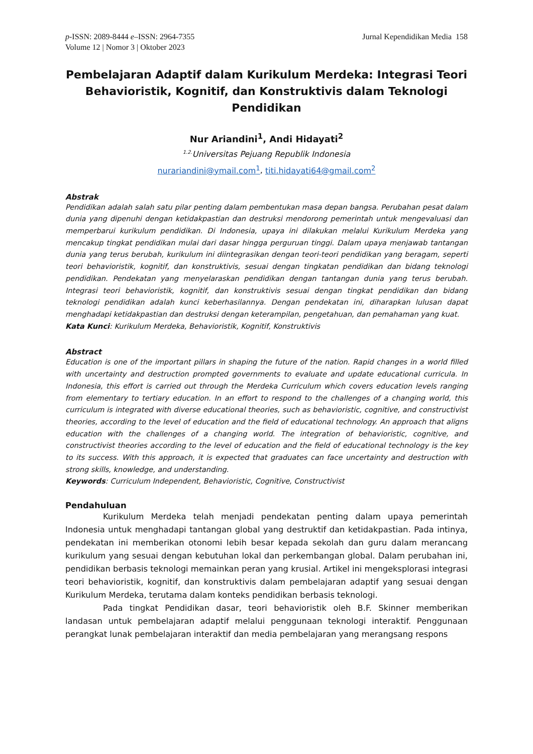p-ISSN: 2089-8444 e–ISSN: 2964-7355
Volume 12 | Nomor 3 | Oktober 2023
Jurnal Kependidikan Media 158
Pembelajaran Adaptif dalam Kurikulum Merdeka: Integrasi Teori Behavioristik, Kognitif, dan Konstruktivis dalam Teknologi Pendidikan
Nur Ariandini<sup>1</sup>, Andi Hidayati<sup>2</sup>
<sup>1.2.</sup>Universitas Pejuang Republik Indonesia
nurariandini@ymail.com<sup>1</sup>, titi.hidayati64@gmail.com<sup>2</sup>
Abstrak
Pendidikan adalah salah satu pilar penting dalam pembentukan masa depan bangsa. Perubahan pesat dalam dunia yang dipenuhi dengan ketidakpastian dan destruksi mendorong pemerintah untuk mengevaluasi dan memperbarui kurikulum pendidikan. Di Indonesia, upaya ini dilakukan melalui Kurikulum Merdeka yang mencakup tingkat pendidikan mulai dari dasar hingga perguruan tinggi. Dalam upaya menjawab tantangan dunia yang terus berubah, kurikulum ini diintegrasikan dengan teori-teori pendidikan yang beragam, seperti teori behavioristik, kognitif, dan konstruktivis, sesuai dengan tingkatan pendidikan dan bidang teknologi pendidikan. Pendekatan yang menyelaraskan pendidikan dengan tantangan dunia yang terus berubah. Integrasi teori behavioristik, kognitif, dan konstruktivis sesuai dengan tingkat pendidikan dan bidang teknologi pendidikan adalah kunci keberhasilannya. Dengan pendekatan ini, diharapkan lulusan dapat menghadapi ketidakpastian dan destruksi dengan keterampilan, pengetahuan, dan pemahaman yang kuat.
Kata Kunci: Kurikulum Merdeka, Behavioristik, Kognitif, Konstruktivis
Abstract
Education is one of the important pillars in shaping the future of the nation. Rapid changes in a world filled with uncertainty and destruction prompted governments to evaluate and update educational curricula. In Indonesia, this effort is carried out through the Merdeka Curriculum which covers education levels ranging from elementary to tertiary education. In an effort to respond to the challenges of a changing world, this curriculum is integrated with diverse educational theories, such as behavioristic, cognitive, and constructivist theories, according to the level of education and the field of educational technology. An approach that aligns education with the challenges of a changing world. The integration of behavioristic, cognitive, and constructivist theories according to the level of education and the field of educational technology is the key to its success. With this approach, it is expected that graduates can face uncertainty and destruction with strong skills, knowledge, and understanding.
Keywords: Curriculum Independent, Behavioristic, Cognitive, Constructivist
Pendahuluan
Kurikulum Merdeka telah menjadi pendekatan penting dalam upaya pemerintah Indonesia untuk menghadapi tantangan global yang destruktif dan ketidakpastian. Pada intinya, pendekatan ini memberikan otonomi lebih besar kepada sekolah dan guru dalam merancang kurikulum yang sesuai dengan kebutuhan lokal dan perkembangan global. Dalam perubahan ini, pendidikan berbasis teknologi memainkan peran yang krusial. Artikel ini mengeksplorasi integrasi teori behavioristik, kognitif, dan konstruktivis dalam pembelajaran adaptif yang sesuai dengan Kurikulum Merdeka, terutama dalam konteks pendidikan berbasis teknologi.
Pada tingkat Pendidikan dasar, teori behavioristik oleh B.F. Skinner memberikan landasan untuk pembelajaran adaptif melalui penggunaan teknologi interaktif. Penggunaan perangkat lunak pembelajaran interaktif dan media pembelajaran yang merangsang respons